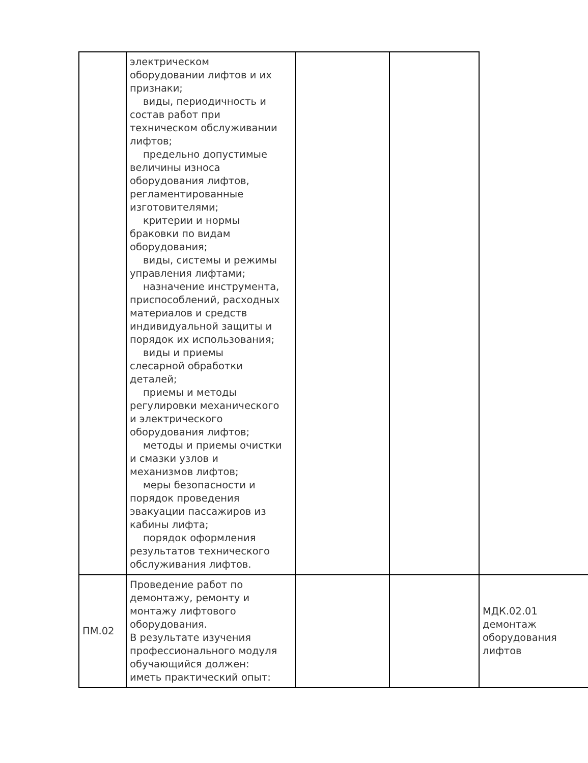| | электрическом оборудовании лифтов и их признаки; виды, периодичность и состав работ при техническом обслуживании лифтов; предельно допустимые величины износа оборудования лифтов, регламентированные изготовителями; критерии и нормы браковки по видам оборудования; виды, системы и режимы управления лифтами; назначение инструмента, приспособлений, расходных материалов и средств индивидуальной защиты и порядок их использования; виды и приемы слесарной обработки деталей; приемы и методы регулировки механического и электрического оборудования лифтов; методы и приемы очистки и смазки узлов и механизмов лифтов; меры безопасности и порядок проведения эвакуации пассажиров из кабины лифта; порядок оформления результатов технического обслуживания лифтов. | | | |
| ПМ.02 | Проведение работ по демонтажу, ремонту и монтажу лифтового оборудования. В результате изучения профессионального модуля обучающийся должен: иметь практический опыт: | | | МДК.02.01 демонтаж оборудования лифтов |